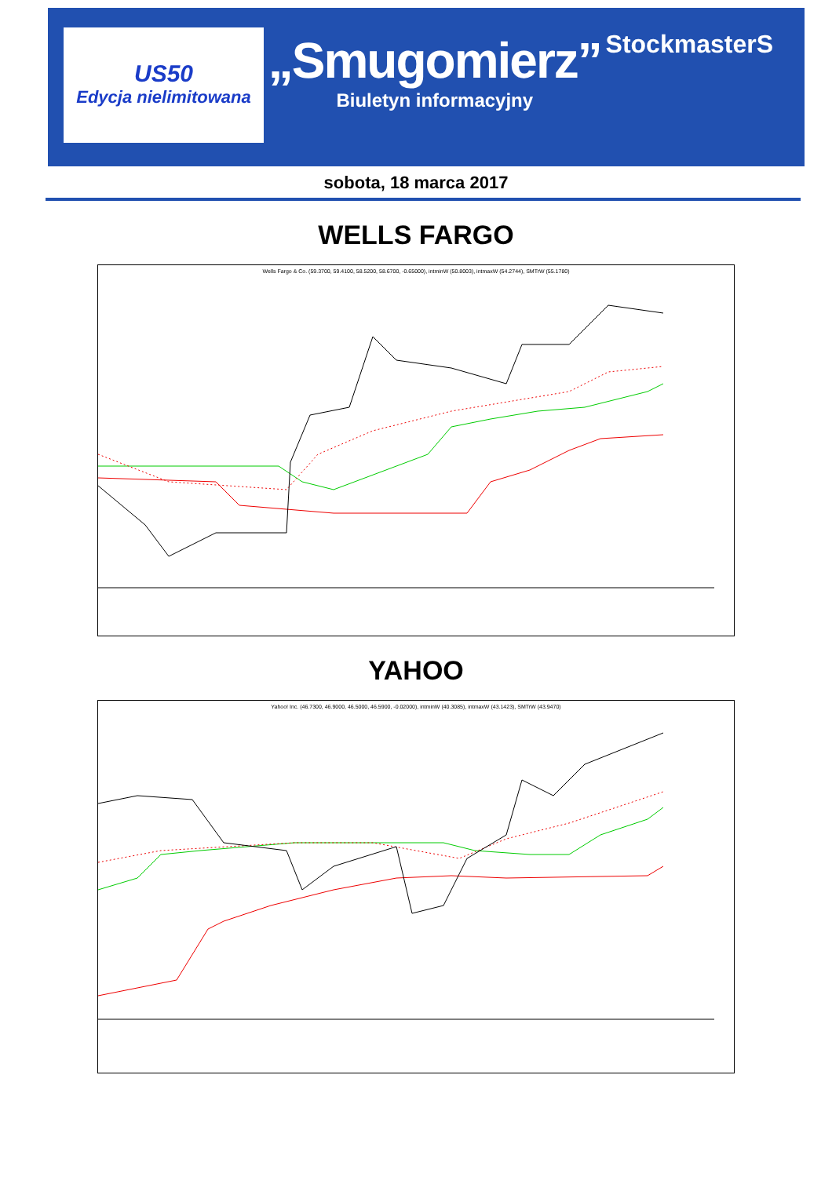US50
Edycja nielimitowana
„Smugomierz”
Biuletyn informacyjny
StockmasterS
sobota, 18 marca 2017
WELLS FARGO
Wells Fargo & Co. (59.3700, 59.4100, 58.5200, 58.6700, -0.65000), intminW (50.8003), intmaxW (54.2744), SMTrW (55.1780)
YAHOO
Yahoo! Inc. (46.7300, 46.9000, 46.5000, 46.5900, -0.02000), intminW (40.3085), intmaxW (43.1423), SMTrW (43.9470)